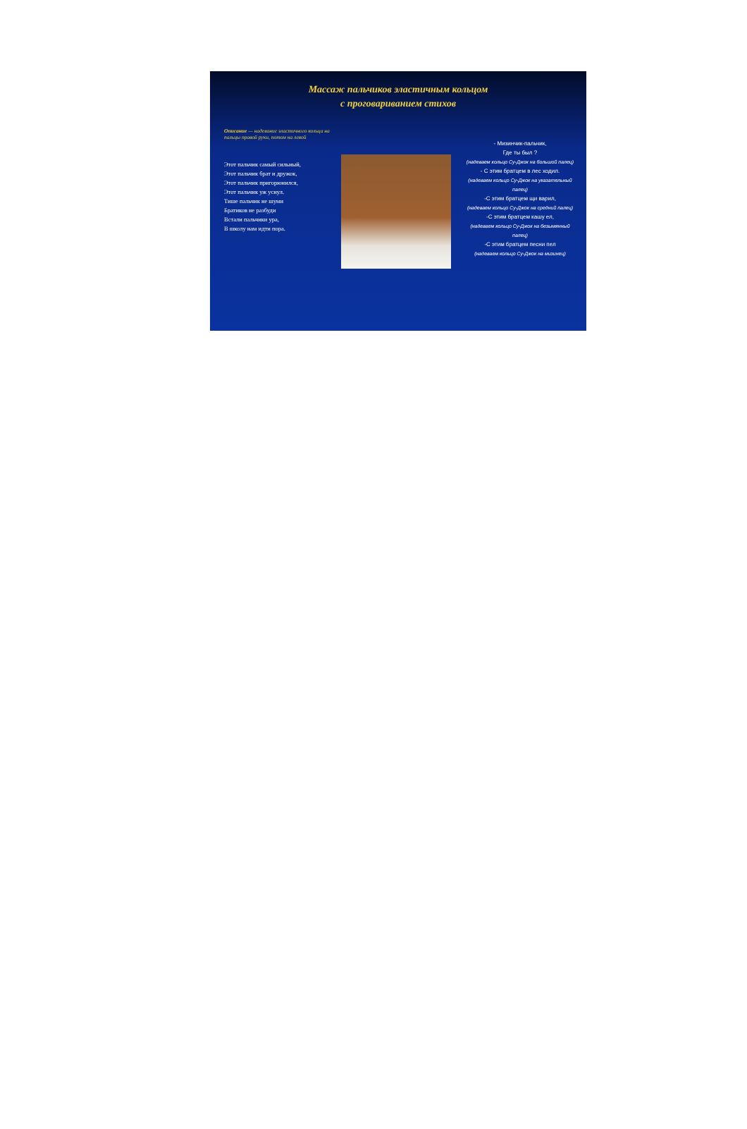Массаж пальчиков эластичным кольцом
с проговариванием стихов
Описание — надевание эластичного кольца на пальцы правой руки, потом на левой
Этот пальчик самый сильный,
Этот пальчик брат и дружок,
Этот пальчик пригорюнился,
Этот пальчик уж уснул.
Тише пальчик не шуми
Братиков не разбуди
Встали пальчики ура,
В школу нам идти пора.
- Мизинчик-пальчик,
Где ты был ?
(надеваем кольцо Су-Джок на большой палец)
- С этим братцем в лес ходил.
(надеваем кольцо Су-Джок на указательный палец)
-С этим братцем щи варил,
(надеваем кольцо Су-Джок на средний палец)
-С этим братцем кашу ел,
(надеваем кольцо Су-Джок на безымянный палец)
-С этим братцем песни пел
(надеваем кольцо Су-Джок на мизинец)